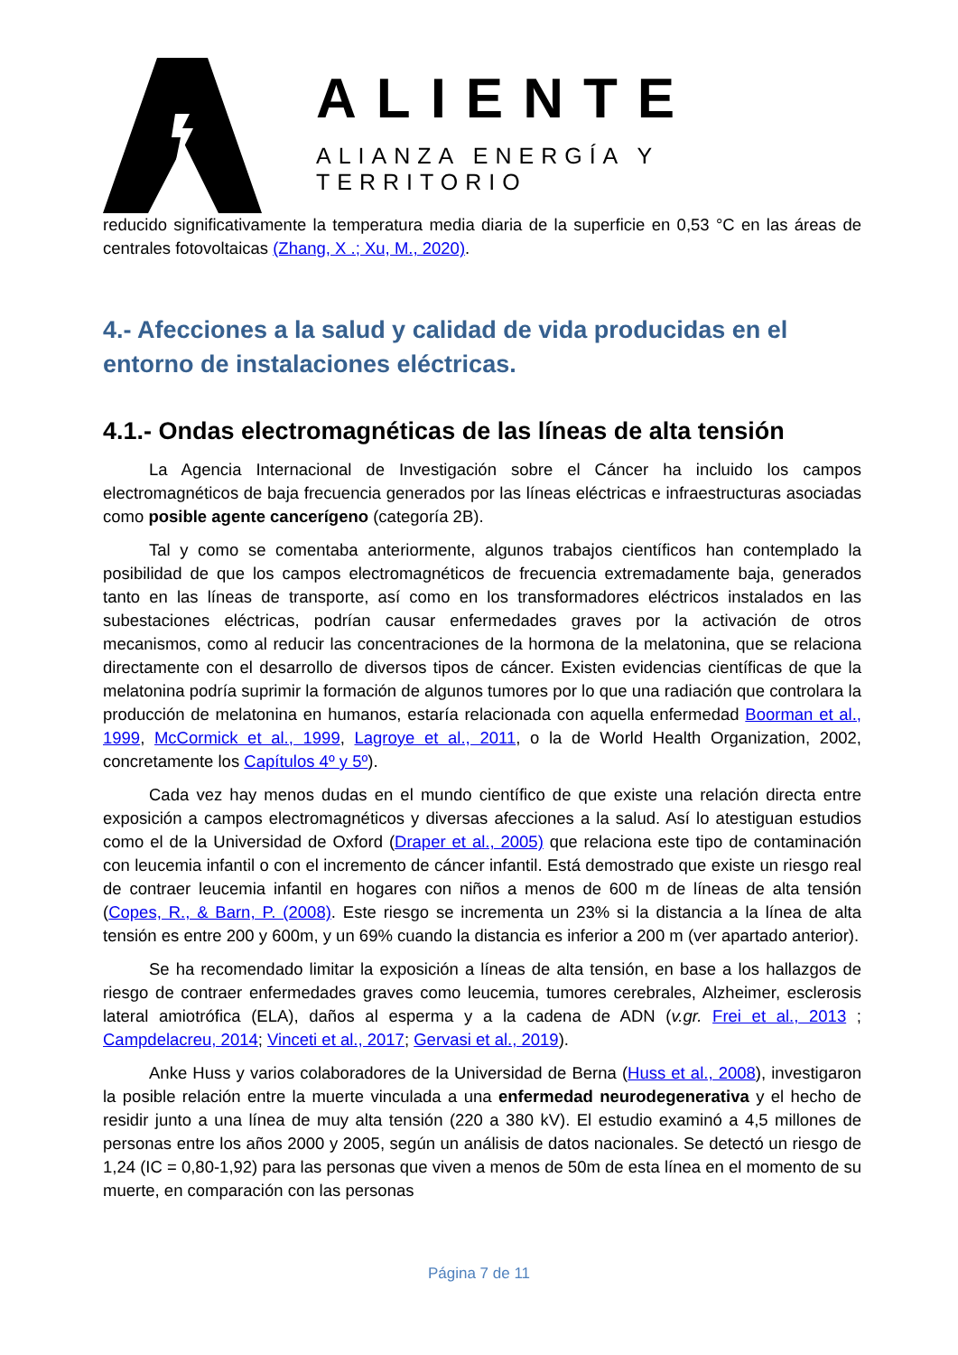ALIENTE
ALIANZA ENERGÍA Y TERRITORIO
reducido significativamente la temperatura media diaria de la superficie en 0,53 °C en las áreas de centrales fotovoltaicas (Zhang, X .; Xu, M., 2020).
4.- Afecciones a la salud y calidad de vida producidas en el entorno de instalaciones eléctricas.
4.1.- Ondas electromagnéticas de las líneas de alta tensión
La Agencia Internacional de Investigación sobre el Cáncer ha incluido los campos electromagnéticos de baja frecuencia generados por las líneas eléctricas e infraestructuras asociadas como posible agente cancerígeno (categoría 2B).
Tal y como se comentaba anteriormente, algunos trabajos científicos han contemplado la posibilidad de que los campos electromagnéticos de frecuencia extremadamente baja, generados tanto en las líneas de transporte, así como en los transformadores eléctricos instalados en las subestaciones eléctricas, podrían causar enfermedades graves por la activación de otros mecanismos, como al reducir las concentraciones de la hormona de la melatonina, que se relaciona directamente con el desarrollo de diversos tipos de cáncer. Existen evidencias científicas de que la melatonina podría suprimir la formación de algunos tumores por lo que una radiación que controlara la producción de melatonina en humanos, estaría relacionada con aquella enfermedad Boorman et al., 1999, McCormick et al., 1999, Lagroye et al., 2011, o la de World Health Organization, 2002, concretamente los Capítulos 4º y 5º).
Cada vez hay menos dudas en el mundo científico de que existe una relación directa entre exposición a campos electromagnéticos y diversas afecciones a la salud. Así lo atestiguan estudios como el de la Universidad de Oxford (Draper et al., 2005) que relaciona este tipo de contaminación con leucemia infantil o con el incremento de cáncer infantil. Está demostrado que existe un riesgo real de contraer leucemia infantil en hogares con niños a menos de 600 m de líneas de alta tensión (Copes, R., & Barn, P. (2008). Este riesgo se incrementa un 23% si la distancia a la línea de alta tensión es entre 200 y 600m, y un 69% cuando la distancia es inferior a 200 m (ver apartado anterior).
Se ha recomendado limitar la exposición a líneas de alta tensión, en base a los hallazgos de riesgo de contraer enfermedades graves como leucemia, tumores cerebrales, Alzheimer, esclerosis lateral amiotrófica (ELA), daños al esperma y a la cadena de ADN (v.gr. Frei et al., 2013 ; Campdelacreu, 2014; Vinceti et al., 2017; Gervasi et al., 2019).
Anke Huss y varios colaboradores de la Universidad de Berna (Huss et al., 2008), investigaron la posible relación entre la muerte vinculada a una enfermedad neurodegenerativa y el hecho de residir junto a una línea de muy alta tensión (220 a 380 kV). El estudio examinó a 4,5 millones de personas entre los años 2000 y 2005, según un análisis de datos nacionales. Se detectó un riesgo de 1,24 (IC = 0,80-1,92) para las personas que viven a menos de 50m de esta línea en el momento de su muerte, en comparación con las personas
Página 7 de 11